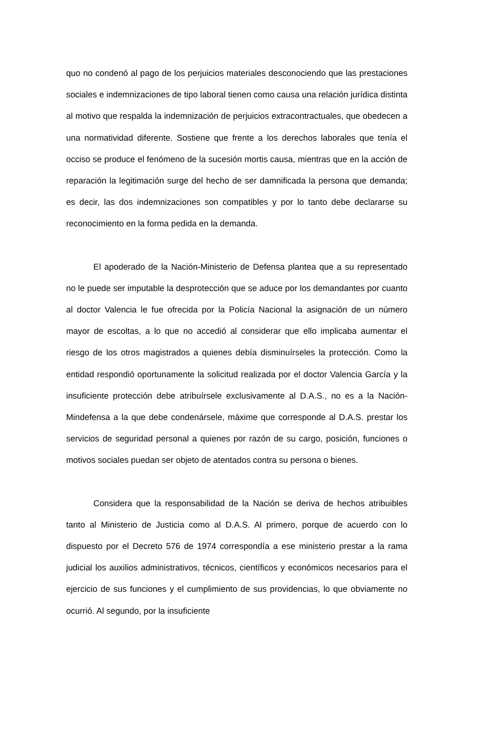quo no condenó al pago de los perjuicios materiales desconociendo que las prestaciones sociales e indemnizaciones de tipo laboral tienen como causa una relación jurídica distinta al motivo que respalda la indemnización de perjuicios extracontractuales, que obedecen a una normatividad diferente. Sostiene que frente a los derechos laborales que tenía el occiso se produce el fenómeno de la sucesión mortis causa, mientras que en la acción de reparación la legitimación surge del hecho de ser damnificada la persona que demanda; es decir, las dos indemnizaciones son compatibles y por lo tanto debe declararse su reconocimiento en la forma pedida en la demanda.
El apoderado de la Nación-Ministerio de Defensa plantea que a su representado no le puede ser imputable la desprotección que se aduce por los demandantes por cuanto al doctor Valencia le fue ofrecida por la Policía Nacional la asignación de un número mayor de escoltas, a lo que no accedió al considerar que ello implicaba aumentar el riesgo de los otros magistrados a quienes debía disminuírseles la protección. Como la entidad respondió oportunamente la solicitud realizada por el doctor Valencia García y la insuficiente protección debe atribuírsele exclusivamente al D.A.S., no es a la Nación-Mindefensa a la que debe condenársele, máxime que corresponde al D.A.S. prestar los servicios de seguridad personal a quienes por razón de su cargo, posición, funciones o motivos sociales puedan ser objeto de atentados contra su persona o bienes.
Considera que la responsabilidad de la Nación se deriva de hechos atribuibles tanto al Ministerio de Justicia como al D.A.S. Al primero, porque de acuerdo con lo dispuesto por el Decreto 576 de 1974 correspondía a ese ministerio prestar a la rama judicial los auxilios administrativos, técnicos, científicos y económicos necesarios para el ejercicio de sus funciones y el cumplimiento de sus providencias, lo que obviamente no ocurrió. Al segundo, por la insuficiente